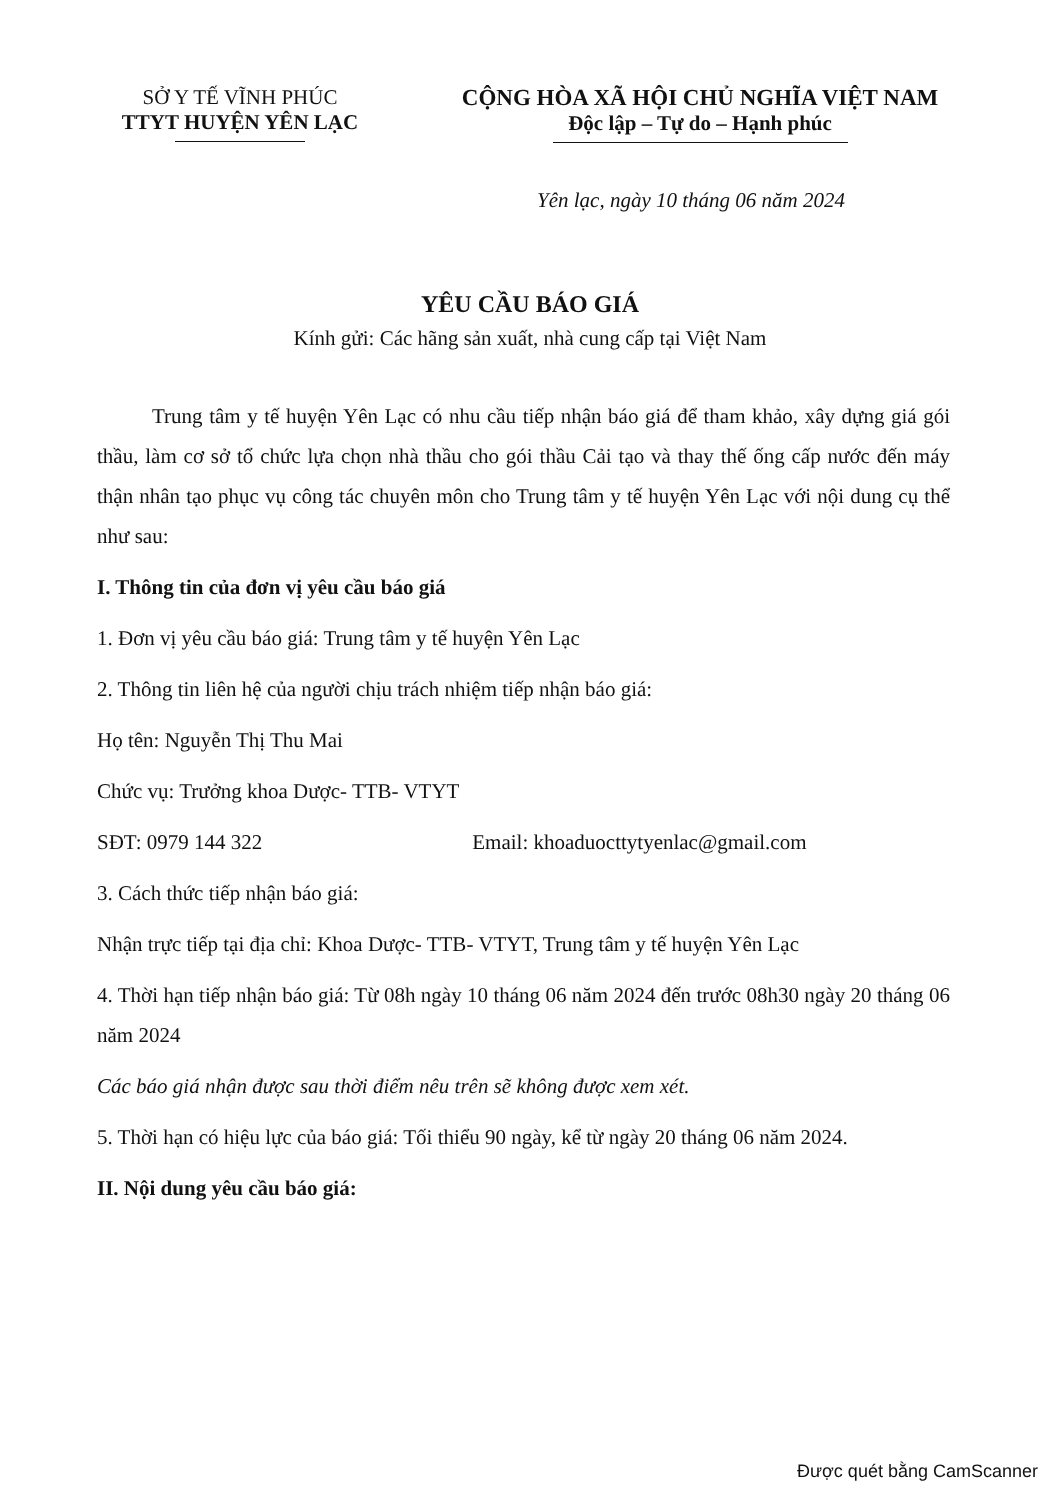SỞ Y TẾ VĨNH PHÚC
TTYT HUYỆN YÊN LẠC
CỘNG HÒA XÃ HỘI CHỦ NGHĨA VIỆT NAM
Độc lập – Tự do – Hạnh phúc
Yên lạc, ngày 10 tháng 06 năm 2024
YÊU CẦU BÁO GIÁ
Kính gửi: Các hãng sản xuất, nhà cung cấp tại Việt Nam
Trung tâm y tế huyện Yên Lạc có nhu cầu tiếp nhận báo giá để tham khảo, xây dựng giá gói thầu, làm cơ sở tổ chức lựa chọn nhà thầu cho gói thầu Cải tạo và thay thế ống cấp nước đến máy thận nhân tạo phục vụ công tác chuyên môn cho Trung tâm y tế huyện Yên Lạc với nội dung cụ thể như sau:
I. Thông tin của đơn vị yêu cầu báo giá
1. Đơn vị yêu cầu báo giá: Trung tâm y tế huyện Yên Lạc
2. Thông tin liên hệ của người chịu trách nhiệm tiếp nhận báo giá:
Họ tên: Nguyễn Thị Thu Mai
Chức vụ: Trưởng khoa Dược- TTB- VTYT
SĐT: 0979 144 322 Email: khoaduocttytyenlac@gmail.com
3. Cách thức tiếp nhận báo giá:
Nhận trực tiếp tại địa chỉ: Khoa Dược- TTB- VTYT, Trung tâm y tế huyện Yên Lạc
4. Thời hạn tiếp nhận báo giá: Từ 08h ngày 10 tháng 06 năm 2024 đến trước 08h30 ngày 20 tháng 06 năm 2024
Các báo giá nhận được sau thời điểm nêu trên sẽ không được xem xét.
5. Thời hạn có hiệu lực của báo giá: Tối thiểu 90 ngày, kể từ ngày 20 tháng 06 năm 2024.
II. Nội dung yêu cầu báo giá:
Được quét bằng CamScanner